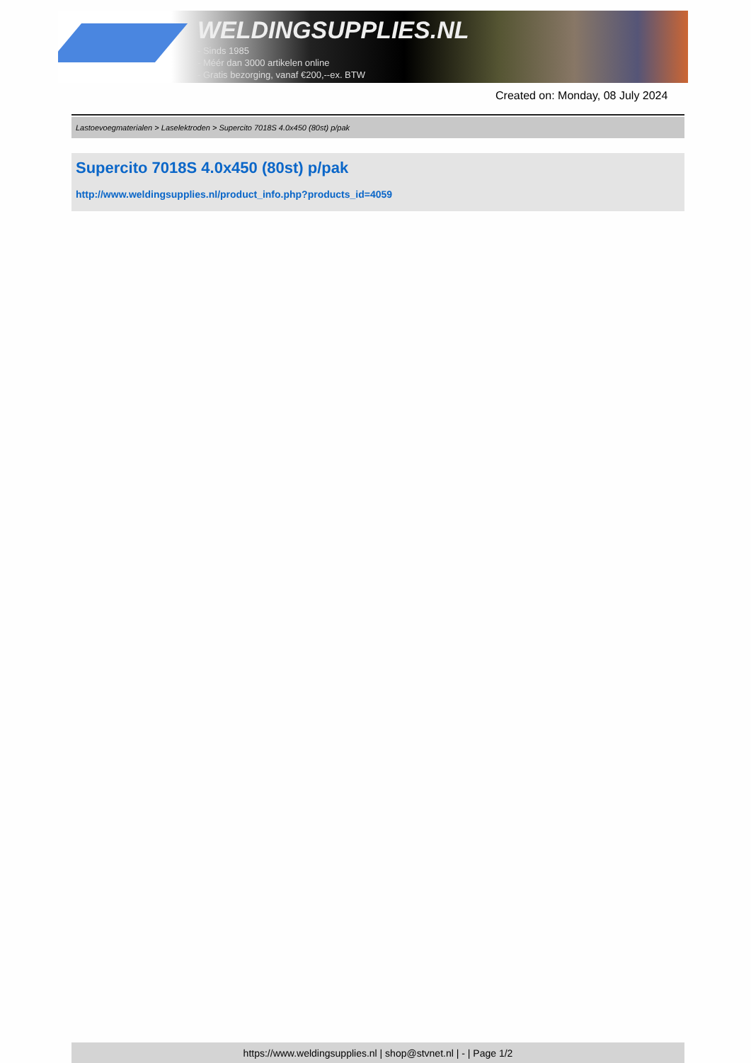WELDINGSUPPLIES.NL
- Sinds 1985
- Méér dan 3000 artikelen online
- Gratis bezorging, vanaf €200,--ex. BTW
Created on: Monday, 08 July 2024
Lastoevoegmaterialen > Laselektroden > Supercito 7018S 4.0x450 (80st) p/pak
Supercito 7018S 4.0x450 (80st) p/pak
http://www.weldingsupplies.nl/product_info.php?products_id=4059
https://www.weldingsupplies.nl | shop@stvnet.nl | - | Page 1/2